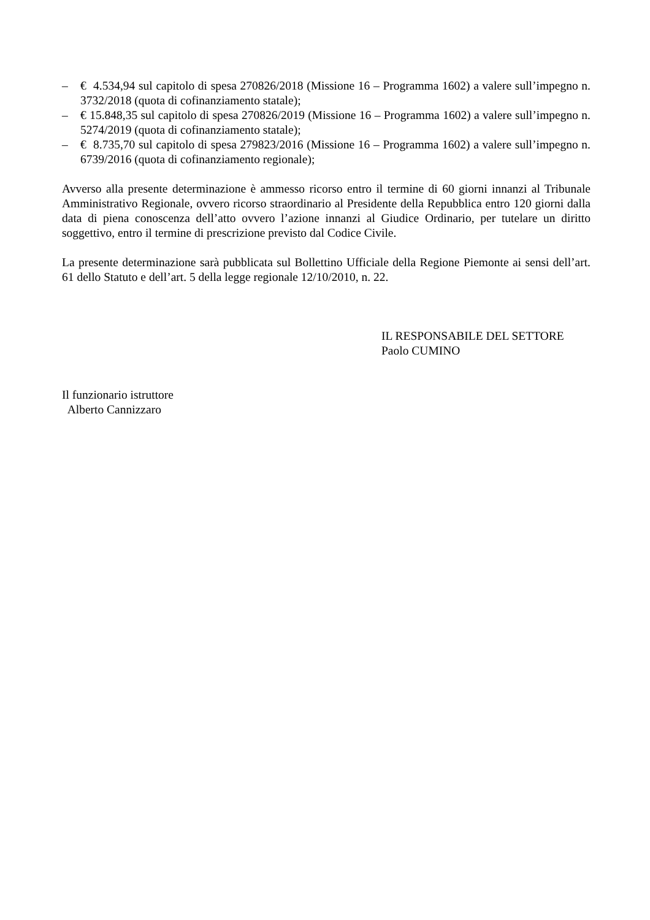– € 4.534,94 sul capitolo di spesa 270826/2018 (Missione 16 – Programma 1602) a valere sull’impegno n. 3732/2018 (quota di cofinanziamento statale);
– € 15.848,35 sul capitolo di spesa 270826/2019 (Missione 16 – Programma 1602) a valere sull’impegno n. 5274/2019 (quota di cofinanziamento statale);
– € 8.735,70 sul capitolo di spesa 279823/2016 (Missione 16 – Programma 1602) a valere sull’impegno n. 6739/2016 (quota di cofinanziamento regionale);
Avverso alla presente determinazione è ammesso ricorso entro il termine di 60 giorni innanzi al Tribunale Amministrativo Regionale, ovvero ricorso straordinario al Presidente della Repubblica entro 120 giorni dalla data di piena conoscenza dell’atto ovvero l’azione innanzi al Giudice Ordinario, per tutelare un diritto soggettivo, entro il termine di prescrizione previsto dal Codice Civile.
La presente determinazione sarà pubblicata sul Bollettino Ufficiale della Regione Piemonte ai sensi dell’art. 61 dello Statuto e dell’art. 5 della legge regionale 12/10/2010, n. 22.
IL RESPONSABILE DEL SETTORE
Paolo CUMINO
Il funzionario istruttore
Alberto Cannizzaro